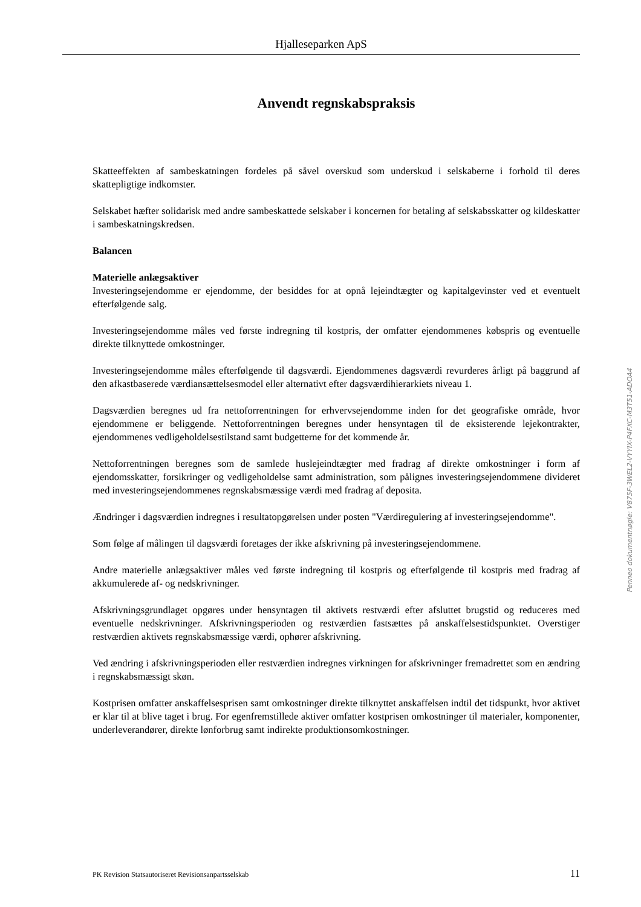Hjalleseparken ApS
Anvendt regnskabspraksis
Skatteeffekten af sambeskatningen fordeles på såvel overskud som underskud i selskaberne i forhold til deres skattepligtige indkomster.
Selskabet hæfter solidarisk med andre sambeskattede selskaber i koncernen for betaling af selskabsskatter og kildeskatter i sambeskatningskredsen.
Balancen
Materielle anlægsaktiver
Investeringsejendomme er ejendomme, der besiddes for at opnå lejeindtægter og kapitalgevinster ved et eventuelt efterfølgende salg.
Investeringsejendomme måles ved første indregning til kostpris, der omfatter ejendommenes købspris og eventuelle direkte tilknyttede omkostninger.
Investeringsejendomme måles efterfølgende til dagsværdi. Ejendommenes dagsværdi revurderes årligt på baggrund af den afkastbaserede værdiansættelsesmodel eller alternativt efter dagsværdihierarkiets niveau 1.
Dagsværdien beregnes ud fra nettoforrentningen for erhvervsejendomme inden for det geografiske område, hvor ejendommene er beliggende. Nettoforrentningen beregnes under hensyntagen til de eksisterende lejekontrakter, ejendommenes vedligeholdelsestilstand samt budgetterne for det kommende år.
Nettoforrentningen beregnes som de samlede huslejeindtægter med fradrag af direkte omkostninger i form af ejendomsskatter, forsikringer og vedligeholdelse samt administration, som pålignes investeringsejendommene divideret med investeringsejendommenes regnskabsmæssige værdi med fradrag af deposita.
Ændringer i dagsværdien indregnes i resultatopgørelsen under posten "Værdiregulering af investeringsejendomme".
Som følge af målingen til dagsværdi foretages der ikke afskrivning på investeringsejendommene.
Andre materielle anlægsaktiver måles ved første indregning til kostpris og efterfølgende til kostpris med fradrag af akkumulerede af- og nedskrivninger.
Afskrivningsgrundlaget opgøres under hensyntagen til aktivets restværdi efter afsluttet brugstid og reduceres med eventuelle nedskrivninger. Afskrivningsperioden og restværdien fastsættes på anskaffelsestidspunktet. Overstiger restværdien aktivets regnskabsmæssige værdi, ophører afskrivning.
Ved ændring i afskrivningsperioden eller restværdien indregnes virkningen for afskrivninger fremadrettet som en ændring i regnskabsmæssigt skøn.
Kostprisen omfatter anskaffelsesprisen samt omkostninger direkte tilknyttet anskaffelsen indtil det tidspunkt, hvor aktivet er klar til at blive taget i brug. For egenfremstillede aktiver omfatter kostprisen omkostninger til materialer, komponenter, underleverandører, direkte lønforbrug samt indirekte produktionsomkostninger.
Penneo dokumentnøgle: V875F-3WEL2-VYYIX-P4FXC-M3T51-ADOA4
PK Revision Statsautoriseret Revisionsanpartsselskab 11